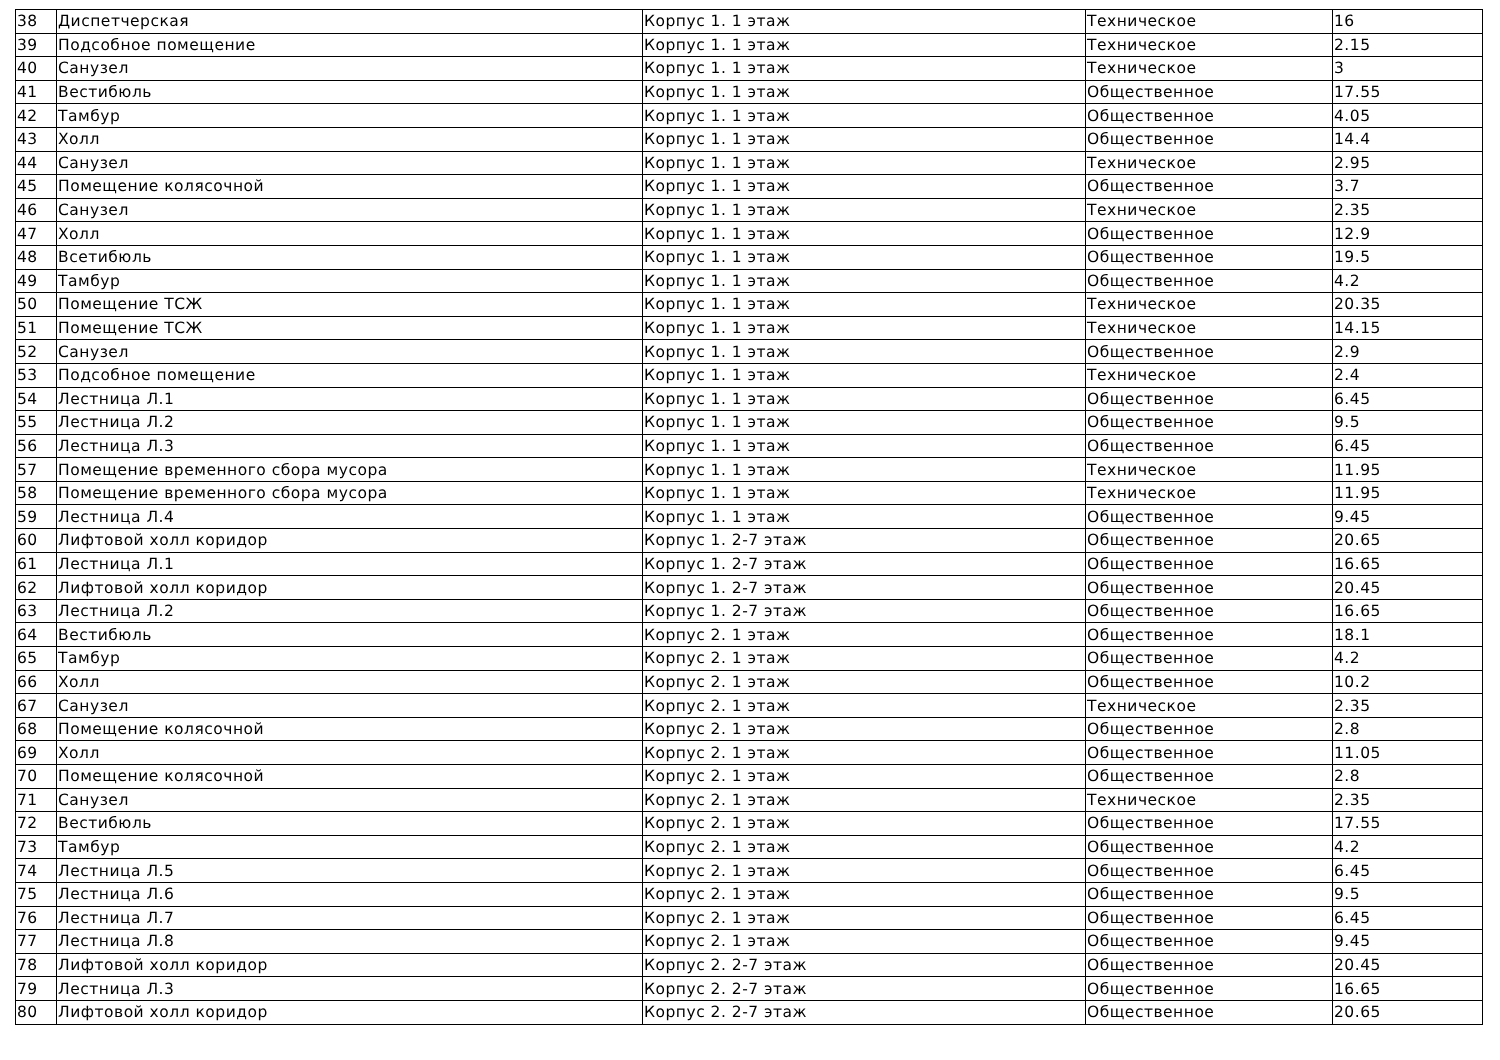| 38 | Диспетчерская | Корпус 1. 1 этаж | Техническое | 16 |
| 39 | Подсобное помещение | Корпус 1. 1 этаж | Техническое | 2.15 |
| 40 | Санузел | Корпус 1. 1 этаж | Техническое | 3 |
| 41 | Вестибюль | Корпус 1. 1 этаж | Общественное | 17.55 |
| 42 | Тамбур | Корпус 1. 1 этаж | Общественное | 4.05 |
| 43 | Холл | Корпус 1. 1 этаж | Общественное | 14.4 |
| 44 | Санузел | Корпус 1. 1 этаж | Техническое | 2.95 |
| 45 | Помещение колясочной | Корпус 1. 1 этаж | Общественное | 3.7 |
| 46 | Санузел | Корпус 1. 1 этаж | Техническое | 2.35 |
| 47 | Холл | Корпус 1. 1 этаж | Общественное | 12.9 |
| 48 | Всетибюль | Корпус 1. 1 этаж | Общественное | 19.5 |
| 49 | Тамбур | Корпус 1. 1 этаж | Общественное | 4.2 |
| 50 | Помещение ТСЖ | Корпус 1. 1 этаж | Техническое | 20.35 |
| 51 | Помещение ТСЖ | Корпус 1. 1 этаж | Техническое | 14.15 |
| 52 | Санузел | Корпус 1. 1 этаж | Общественное | 2.9 |
| 53 | Подсобное помещение | Корпус 1. 1 этаж | Техническое | 2.4 |
| 54 | Лестница Л.1 | Корпус 1. 1 этаж | Общественное | 6.45 |
| 55 | Лестница Л.2 | Корпус 1. 1 этаж | Общественное | 9.5 |
| 56 | Лестница Л.3 | Корпус 1. 1 этаж | Общественное | 6.45 |
| 57 | Помещение временного сбора мусора | Корпус 1. 1 этаж | Техническое | 11.95 |
| 58 | Помещение временного сбора мусора | Корпус 1. 1 этаж | Техническое | 11.95 |
| 59 | Лестница Л.4 | Корпус 1. 1 этаж | Общественное | 9.45 |
| 60 | Лифтовой холл коридор | Корпус 1. 2-7 этаж | Общественное | 20.65 |
| 61 | Лестница Л.1 | Корпус 1. 2-7 этаж | Общественное | 16.65 |
| 62 | Лифтовой холл коридор | Корпус 1. 2-7 этаж | Общественное | 20.45 |
| 63 | Лестница Л.2 | Корпус 1. 2-7 этаж | Общественное | 16.65 |
| 64 | Вестибюль | Корпус 2. 1 этаж | Общественное | 18.1 |
| 65 | Тамбур | Корпус 2. 1 этаж | Общественное | 4.2 |
| 66 | Холл | Корпус 2. 1 этаж | Общественное | 10.2 |
| 67 | Санузел | Корпус 2. 1 этаж | Техническое | 2.35 |
| 68 | Помещение колясочной | Корпус 2. 1 этаж | Общественное | 2.8 |
| 69 | Холл | Корпус 2. 1 этаж | Общественное | 11.05 |
| 70 | Помещение колясочной | Корпус 2. 1 этаж | Общественное | 2.8 |
| 71 | Санузел | Корпус 2. 1 этаж | Техническое | 2.35 |
| 72 | Вестибюль | Корпус 2. 1 этаж | Общественное | 17.55 |
| 73 | Тамбур | Корпус 2. 1 этаж | Общественное | 4.2 |
| 74 | Лестница Л.5 | Корпус 2. 1 этаж | Общественное | 6.45 |
| 75 | Лестница Л.6 | Корпус 2. 1 этаж | Общественное | 9.5 |
| 76 | Лестница Л.7 | Корпус 2. 1 этаж | Общественное | 6.45 |
| 77 | Лестница Л.8 | Корпус 2. 1 этаж | Общественное | 9.45 |
| 78 | Лифтовой холл коридор | Корпус 2. 2-7 этаж | Общественное | 20.45 |
| 79 | Лестница Л.3 | Корпус 2. 2-7 этаж | Общественное | 16.65 |
| 80 | Лифтовой холл коридор | Корпус 2. 2-7 этаж | Общественное | 20.65 |